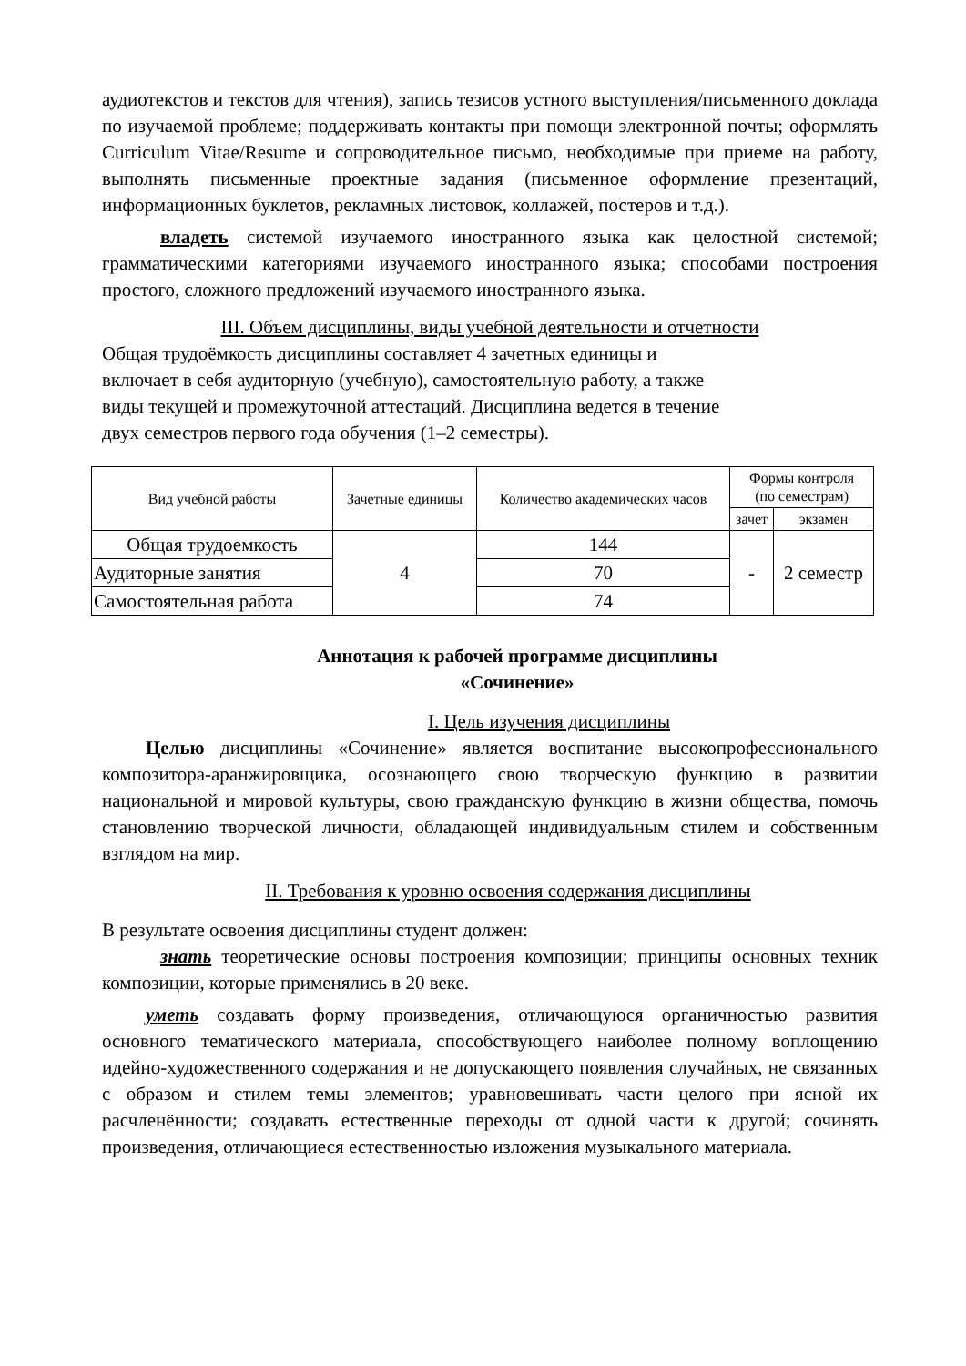аудиотекстов и текстов для чтения), запись тезисов устного выступления/письменного доклада по изучаемой проблеме; поддерживать контакты при помощи электронной почты; оформлять Curriculum Vitae/Resume и сопроводительное письмо, необходимые при приеме на работу, выполнять письменные проектные задания (письменное оформление презентаций, информационных буклетов, рекламных листовок, коллажей, постеров и т.д.).
владеть системой изучаемого иностранного языка как целостной системой; грамматическими категориями изучаемого иностранного языка; способами построения простого, сложного предложений изучаемого иностранного языка.
III. Объем дисциплины, виды учебной деятельности и отчетности
Общая трудоёмкость дисциплины составляет 4 зачетных единицы и
включает в себя аудиторную (учебную), самостоятельную работу, а также
виды текущей и промежуточной аттестаций. Дисциплина ведется в течение
двух семестров первого года обучения (1–2 семестры).
| Вид учебной работы | Зачетные единицы | Количество академических часов | Формы контроля (по семестрам) | |
| --- | --- | --- | --- | --- |
| | | | зачет | экзамен |
| Общая трудоемкость | 4 | 144 | - | 2 семестр |
| Аудиторные занятия | | 70 | | |
| Самостоятельная работа | | 74 | | |
Аннотация к рабочей программе дисциплины
«Сочинение»
I. Цель изучения дисциплины
Целью дисциплины «Сочинение» является воспитание высокопрофессионального композитора-аранжировщика, осознающего свою творческую функцию в развитии национальной и мировой культуры, свою гражданскую функцию в жизни общества, помочь становлению творческой личности, обладающей индивидуальным стилем и собственным взглядом на мир.
II. Требования к уровню освоения содержания дисциплины
В результате освоения дисциплины студент должен:
знать теоретические основы построения композиции; принципы основных техник композиции, которые применялись в 20 веке.
уметь создавать форму произведения, отличающуюся органичностью развития основного тематического материала, способствующего наиболее полному воплощению идейно-художественного содержания и не допускающего появления случайных, не связанных с образом и стилем темы элементов; уравновешивать части целого при ясной их расчленённости; создавать естественные переходы от одной части к другой; сочинять произведения, отличающиеся естественностью изложения музыкального материала.